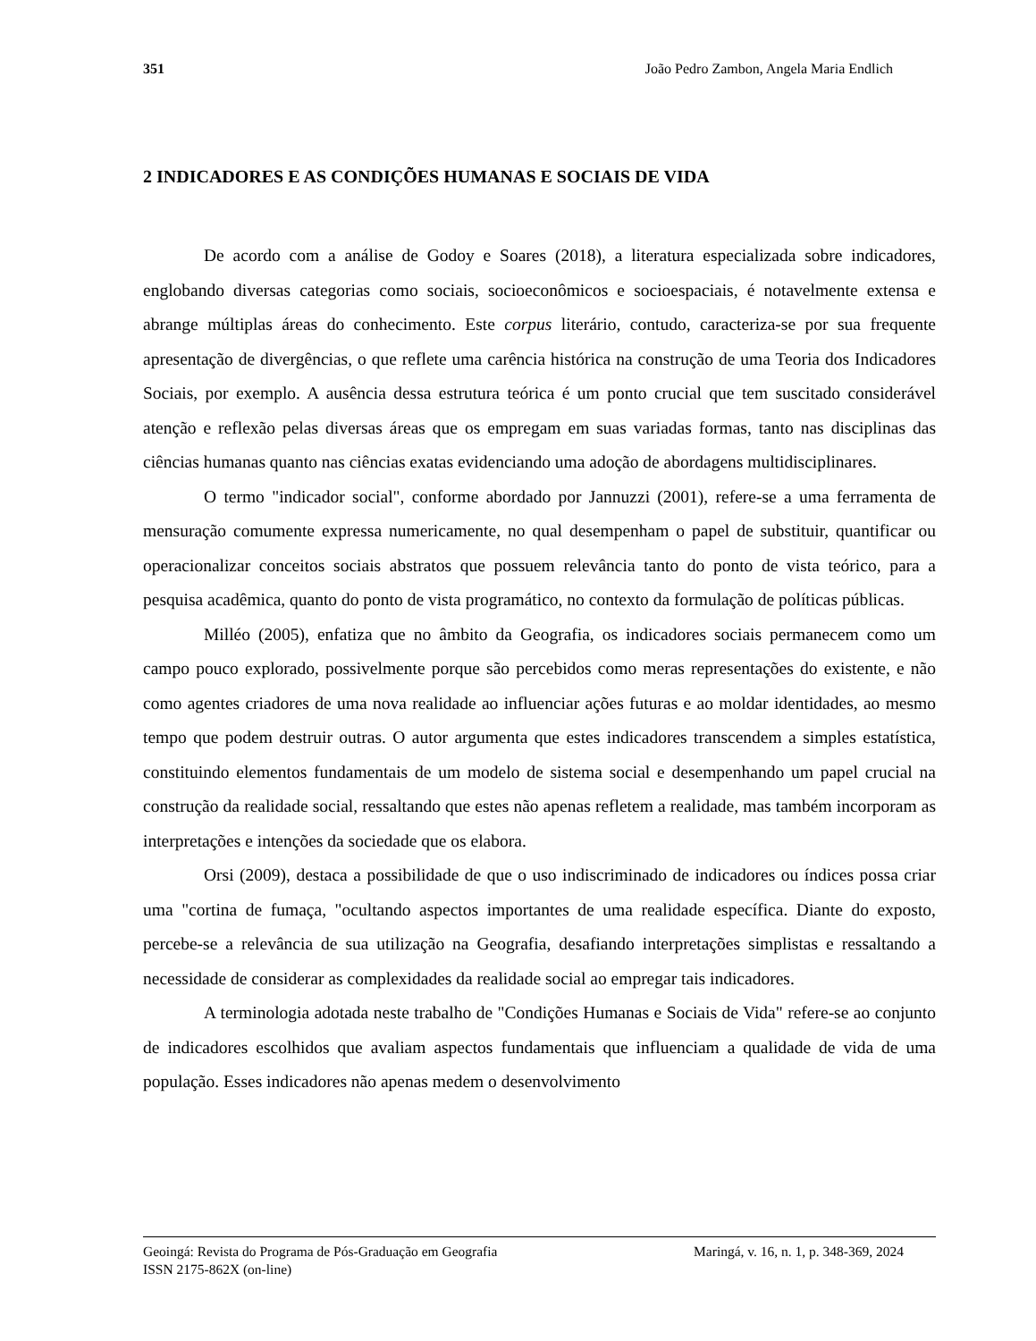351 João Pedro Zambon, Angela Maria Endlich
2 INDICADORES E AS CONDIÇÕES HUMANAS E SOCIAIS DE VIDA
De acordo com a análise de Godoy e Soares (2018), a literatura especializada sobre indicadores, englobando diversas categorias como sociais, socioeconômicos e socioespaciais, é notavelmente extensa e abrange múltiplas áreas do conhecimento. Este corpus literário, contudo, caracteriza-se por sua frequente apresentação de divergências, o que reflete uma carência histórica na construção de uma Teoria dos Indicadores Sociais, por exemplo. A ausência dessa estrutura teórica é um ponto crucial que tem suscitado considerável atenção e reflexão pelas diversas áreas que os empregam em suas variadas formas, tanto nas disciplinas das ciências humanas quanto nas ciências exatas evidenciando uma adoção de abordagens multidisciplinares.
O termo "indicador social", conforme abordado por Jannuzzi (2001), refere-se a uma ferramenta de mensuração comumente expressa numericamente, no qual desempenham o papel de substituir, quantificar ou operacionalizar conceitos sociais abstratos que possuem relevância tanto do ponto de vista teórico, para a pesquisa acadêmica, quanto do ponto de vista programático, no contexto da formulação de políticas públicas.
Milléo (2005), enfatiza que no âmbito da Geografia, os indicadores sociais permanecem como um campo pouco explorado, possivelmente porque são percebidos como meras representações do existente, e não como agentes criadores de uma nova realidade ao influenciar ações futuras e ao moldar identidades, ao mesmo tempo que podem destruir outras. O autor argumenta que estes indicadores transcendem a simples estatística, constituindo elementos fundamentais de um modelo de sistema social e desempenhando um papel crucial na construção da realidade social, ressaltando que estes não apenas refletem a realidade, mas também incorporam as interpretações e intenções da sociedade que os elabora.
Orsi (2009), destaca a possibilidade de que o uso indiscriminado de indicadores ou índices possa criar uma "cortina de fumaça, "ocultando aspectos importantes de uma realidade específica. Diante do exposto, percebe-se a relevância de sua utilização na Geografia, desafiando interpretações simplistas e ressaltando a necessidade de considerar as complexidades da realidade social ao empregar tais indicadores.
A terminologia adotada neste trabalho de "Condições Humanas e Sociais de Vida" refere-se ao conjunto de indicadores escolhidos que avaliam aspectos fundamentais que influenciam a qualidade de vida de uma população. Esses indicadores não apenas medem o desenvolvimento
Geoingá: Revista do Programa de Pós-Graduação em Geografia Maringá, v. 16, n. 1, p. 348-369, 2024
ISSN 2175-862X (on-line)